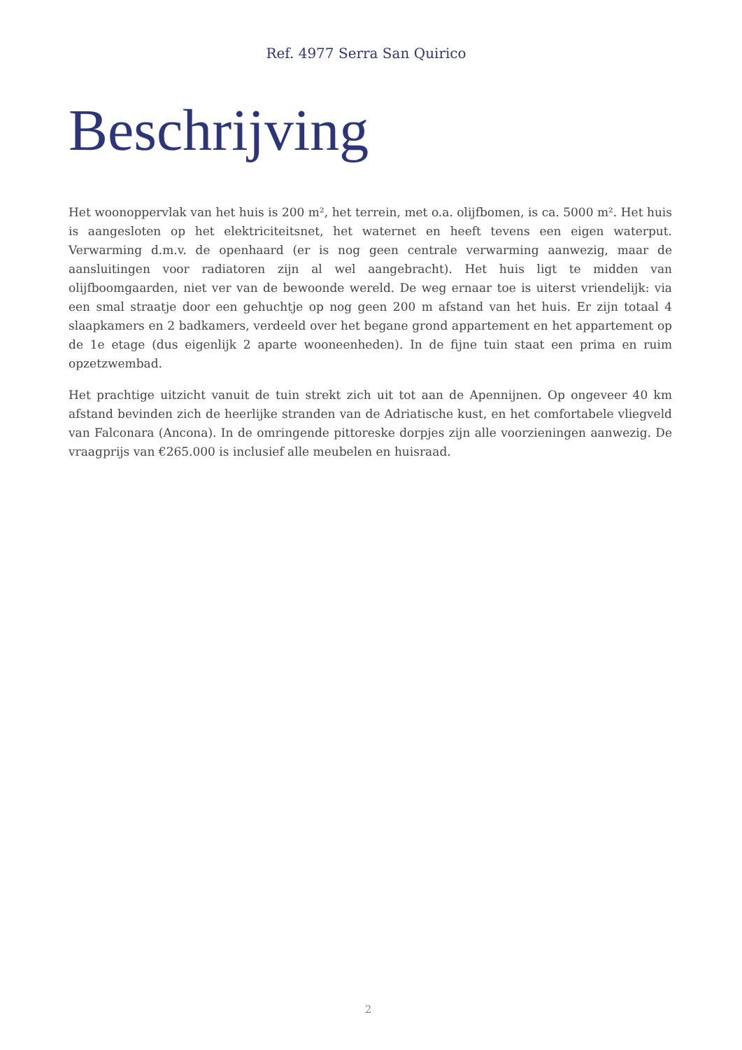Ref. 4977 Serra San Quirico
Beschrijving
Het woonoppervlak van het huis is 200 m², het terrein, met o.a. olijfbomen, is ca. 5000 m². Het huis is aangesloten op het elektriciteitsnet, het waternet en heeft tevens een eigen waterput. Verwarming d.m.v. de openhaard (er is nog geen centrale verwarming aanwezig, maar de aansluitingen voor radiatoren zijn al wel aangebracht). Het huis ligt te midden van olijfboomgaarden, niet ver van de bewoonde wereld. De weg ernaar toe is uiterst vriendelijk: via een smal straatje door een gehuchtje op nog geen 200 m afstand van het huis. Er zijn totaal 4 slaapkamers en 2 badkamers, verdeeld over het begane grond appartement en het appartement op de 1e etage (dus eigenlijk 2 aparte wooneenheden). In de fijne tuin staat een prima en ruim opzetzwembad.
Het prachtige uitzicht vanuit de tuin strekt zich uit tot aan de Apennijnen. Op ongeveer 40 km afstand bevinden zich de heerlijke stranden van de Adriatische kust, en het comfortabele vliegveld van Falconara (Ancona). In de omringende pittoreske dorpjes zijn alle voorzieningen aanwezig. De vraagprijs van €265.000 is inclusief alle meubelen en huisraad.
2